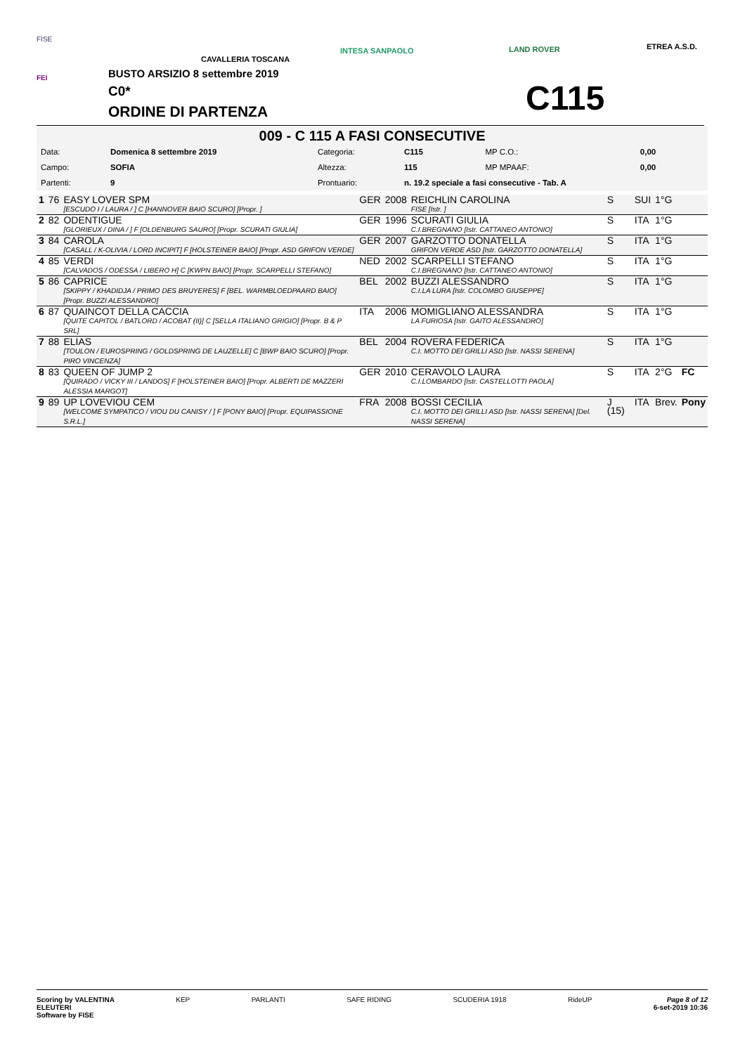FISE
FEI
CAVALLERIA TOSCANA
INTESA SANPAOLO LAND ROVER ETREA A.S.D.
BUSTO ARSIZIO 8 settembre 2019
C0*
ORDINE DI PARTENZA
C115
009 - C 115 A FASI CONSECUTIVE
| Data: | Domenica 8 settembre 2019 | Categoria: | C115 | MP C.O.: | 0,00 |
| Campo: | SOFIA | Altezza: | 115 | MP MPAAF: | 0,00 |
| Partenti: | 9 | Prontuario: | n. 19.2 speciale a fasi consecutive - Tab. A | | |
| 1 | 76 | EASY LOVER SPM [ESCUDO I / LAURA / ] C [HANNOVER BAIO SCURO] [Propr. ] | GER | 2008 | REICHLIN CAROLINA FISE [Istr. ] | S | SUI | 1°G | |
| 2 | 82 | ODENTIGUE [GLORIEUX / DINA / ] F [OLDENBURG SAURO] [Propr. SCURATI GIULIA] | GER | 1996 | SCURATI GIULIA C.I.BREGNANO [Istr. CATTANEO ANTONIO] | S | ITA | 1°G | |
| 3 | 84 | CAROLA [CASALL / K-OLIVIA / LORD INCIPIT] F [HOLSTEINER BAIO] [Propr. ASD GRIFON VERDE] | GER | 2007 | GARZOTTO DONATELLA GRIFON VERDE ASD [Istr. GARZOTTO DONATELLA] | S | ITA | 1°G | |
| 4 | 85 | VERDI [CALVADOS / ODESSA / LIBERO H] C [KWPN BAIO] [Propr. SCARPELLI STEFANO] | NED | 2002 | SCARPELLI STEFANO C.I.BREGNANO [Istr. CATTANEO ANTONIO] | S | ITA | 1°G | |
| 5 | 86 | CAPRICE [SKIPPY / KHADIDJA / PRIMO DES BRUYERES] F [BEL. WARMBLOEDPAARD BAIO] [Propr. BUZZI ALESSANDRO] | BEL | 2002 | BUZZI ALESSANDRO C.I.LA LURA [Istr. COLOMBO GIUSEPPE] | S | ITA | 1°G | |
| 6 | 87 | QUAINCOT DELLA CACCIA [QUITE CAPITOL / BATLORD / ACOBAT (II)] C [SELLA ITALIANO GRIGIO] [Propr. B & P SRL] | ITA | 2006 | MOMIGLIANO ALESSANDRA LA FURIOSA [Istr. GAITO ALESSANDRO] | S | ITA | 1°G | |
| 7 | 88 | ELIAS [TOULON / EUROSPRING / GOLDSPRING DE LAUZELLE] C [BWP BAIO SCURO] [Propr. PIRO VINCENZA] | BEL | 2004 | ROVERA FEDERICA C.I. MOTTO DEI GRILLI ASD [Istr. NASSI SERENA] | S | ITA | 1°G | |
| 8 | 83 | QUEEN OF JUMP 2 [QUIRADO / VICKY III / LANDOS] F [HOLSTEINER BAIO] [Propr. ALBERTI DE MAZZERI ALESSIA MARGOT] | GER | 2010 | CERAVOLO LAURA C.I.LOMBARDO [Istr. CASTELLOTTI PAOLA] | S | ITA | 2°G | FC |
| 9 | 89 | UP LOVEVIOU CEM [WELCOME SYMPATICO / VIOU DU CANISY / ] F [PONY BAIO] [Propr. EQUIPASSIONE S.R.L.] | FRA | 2008 | BOSSI CECILIA C.I. MOTTO DEI GRILLI ASD [Istr. NASSI SERENA] [Del. NASSI SERENA] | J (15) | ITA | Brev. | Pony |
Scoring by VALENTINA
ELEUTERI
Software by FISE KEP PARLANTI SAFE RIDING SCUDERIA 1918 RideUP Page 8 of 12
6-set-2019 10:36